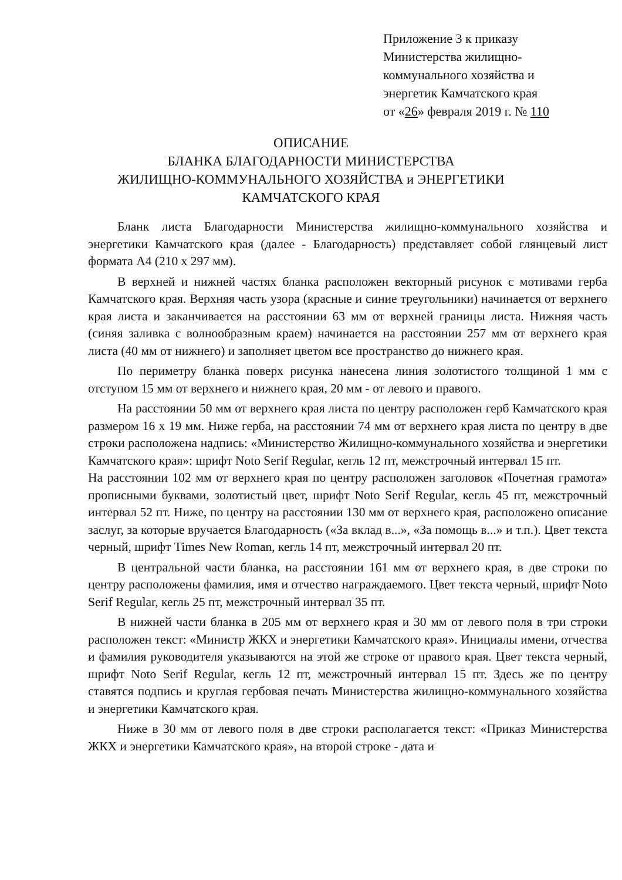Приложение 3 к приказу
Министерства жилищно-
коммунального хозяйства и
энергетик Камчатского края
от «26» февраля 2019 г. № 110
ОПИСАНИЕ
БЛАНКА БЛАГОДАРНОСТИ МИНИСТЕРСТВА
ЖИЛИЩНО-КОММУНАЛЬНОГО ХОЗЯЙСТВА и ЭНЕРГЕТИКИ
КАМЧАТСКОГО КРАЯ
Бланк листа Благодарности Министерства жилищно-коммунального хозяйства и энергетики Камчатского края (далее - Благодарность) представляет собой глянцевый лист формата А4 (210 х 297 мм).
В верхней и нижней частях бланка расположен векторный рисунок с мотивами герба Камчатского края. Верхняя часть узора (красные и синие треугольники) начинается от верхнего края листа и заканчивается на расстоянии 63 мм от верхней границы листа. Нижняя часть (синяя заливка с волнообразным краем) начинается на расстоянии 257 мм от верхнего края листа (40 мм от нижнего) и заполняет цветом все пространство до нижнего края.
По периметру бланка поверх рисунка нанесена линия золотистого толщиной 1 мм с отступом 15 мм от верхнего и нижнего края, 20 мм - от левого и правого.
На расстоянии 50 мм от верхнего края листа по центру расположен герб Камчатского края размером 16 х 19 мм. Ниже герба, на расстоянии 74 мм от верхнего края листа по центру в две строки расположена надпись: «Министерство Жилищно-коммунального хозяйства и энергетики Камчатского края»: шрифт Noto Serif Regular, кегль 12 пт, межстрочный интервал 15 пт.
На расстоянии 102 мм от верхнего края по центру расположен заголовок «Почетная грамота» прописными буквами, золотистый цвет, шрифт Noto Serif Regular, кегль 45 пт, межстрочный интервал 52 пт. Ниже, по центру на расстоянии 130 мм от верхнего края, расположено описание заслуг, за которые вручается Благодарность («За вклад в...», «За помощь в...» и т.п.). Цвет текста черный, шрифт Times New Roman, кегль 14 пт, межстрочный интервал 20 пт.
В центральной части бланка, на расстоянии 161 мм от верхнего края, в две строки по центру расположены фамилия, имя и отчество награждаемого. Цвет текста черный, шрифт Noto Serif Regular, кегль 25 пт, межстрочный интервал 35 пт.
В нижней части бланка в 205 мм от верхнего края и 30 мм от левого поля в три строки расположен текст: «Министр ЖКХ и энергетики Камчатского края». Инициалы имени, отчества и фамилия руководителя указываются на этой же строке от правого края. Цвет текста черный, шрифт Noto Serif Regular, кегль 12 пт, межстрочный интервал 15 пт. Здесь же по центру ставятся подпись и круглая гербовая печать Министерства жилищно-коммунального хозяйства и энергетики Камчатского края.
Ниже в 30 мм от левого поля в две строки располагается текст: «Приказ Министерства ЖКХ и энергетики Камчатского края», на второй строке - дата и